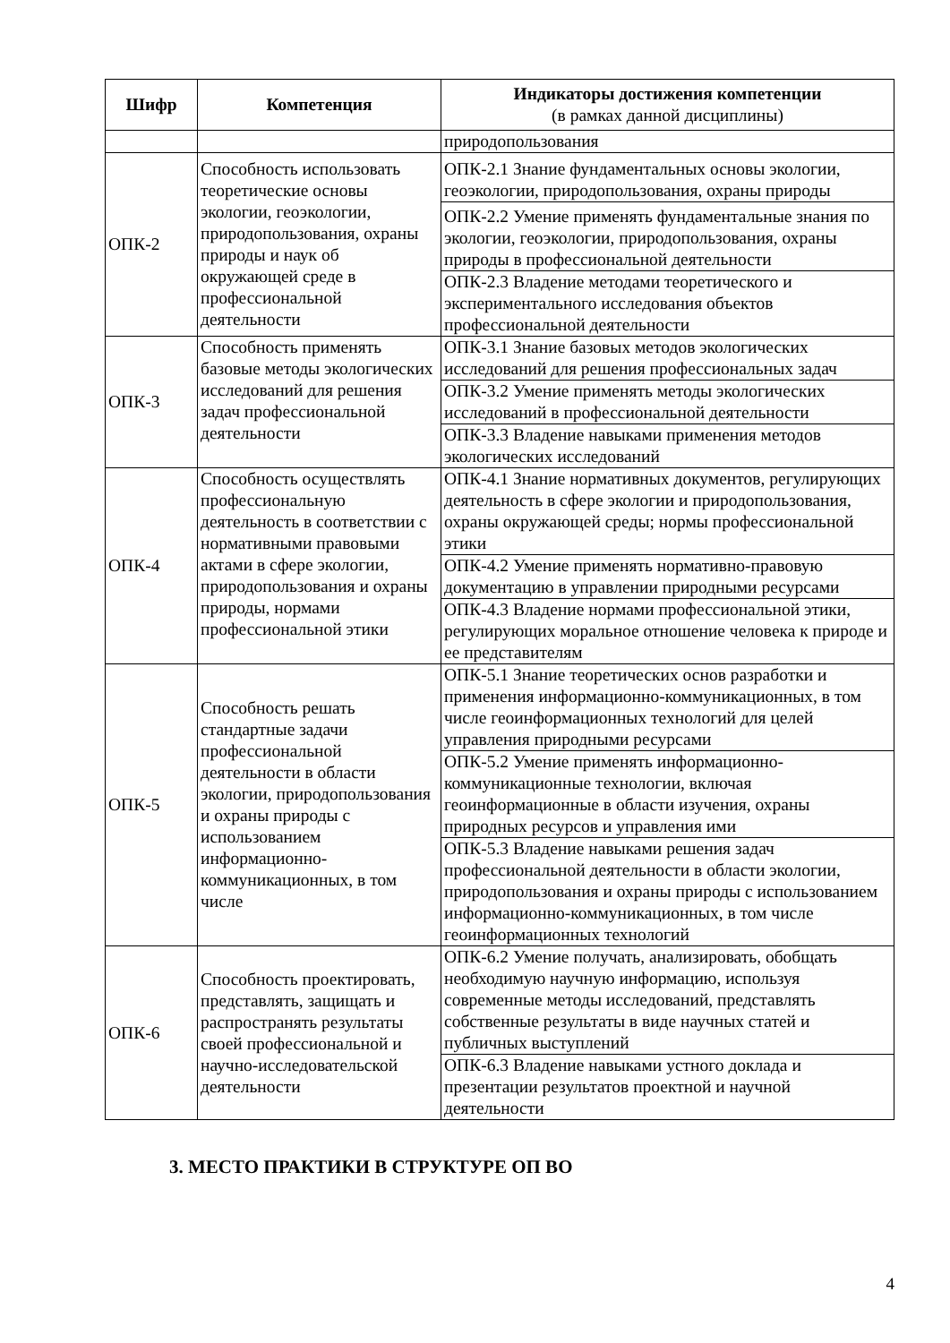| Шифр | Компетенция | Индикаторы достижения компетенции (в рамках данной дисциплины) |
| --- | --- | --- |
| | | природопользования |
| ОПК-2 | Способность использовать теоретические основы экологии, геоэкологии, природопользования, охраны природы и наук об окружающей среде в профессиональной деятельности | ОПК-2.1 Знание фундаментальных основы экологии, геоэкологии, природопользования, охраны природы |
| | | ОПК-2.2 Умение применять фундаментальные знания по экологии, геоэкологии, природопользования, охраны природы в профессиональной деятельности |
| | | ОПК-2.3 Владение методами теоретического и экспериментального исследования объектов профессиональной деятельности |
| ОПК-3 | Способность применять базовые методы экологических исследований для решения задач профессиональной деятельности | ОПК-3.1 Знание базовых методов экологических исследований для решения профессиональных задач |
| | | ОПК-3.2 Умение применять методы экологических исследований в профессиональной деятельности |
| | | ОПК-3.3 Владение навыками применения методов экологических исследований |
| ОПК-4 | Способность осуществлять профессиональную деятельность в соответствии с нормативными правовыми актами в сфере экологии, природопользования и охраны природы, нормами профессиональной этики | ОПК-4.1 Знание нормативных документов, регулирующих деятельность в сфере экологии и природопользования, охраны окружающей среды; нормы профессиональной этики |
| | | ОПК-4.2 Умение применять нормативно-правовую документацию в управлении природными ресурсами |
| | | ОПК-4.3 Владение нормами профессиональной этики, регулирующих моральное отношение человека к природе и ее представителям |
| ОПК-5 | Способность решать стандартные задачи профессиональной деятельности в области экологии, природопользования и охраны природы с использованием информационно-коммуникационных, в том числе | ОПК-5.1 Знание теоретических основ разработки и применения информационно-коммуникационных, в том числе геоинформационных технологий для целей управления природными ресурсами |
| | | ОПК-5.2 Умение применять информационно-коммуникационные технологии, включая геоинформационные в области изучения, охраны природных ресурсов и управления ими |
| | | ОПК-5.3 Владение навыками решения задач профессиональной деятельности в области экологии, природопользования и охраны природы с использованием информационно-коммуникационных, в том числе геоинформационных технологий |
| ОПК-6 | Способность проектировать, представлять, защищать и распространять результаты своей профессиональной и научно-исследовательской деятельности | ОПК-6.2 Умение получать, анализировать, обобщать необходимую научную информацию, используя современные методы исследований, представлять собственные результаты в виде научных статей и публичных выступлений |
| | | ОПК-6.3 Владение навыками устного доклада и презентации результатов проектной и научной деятельности |
3. МЕСТО ПРАКТИКИ В СТРУКТУРЕ ОП ВО
4